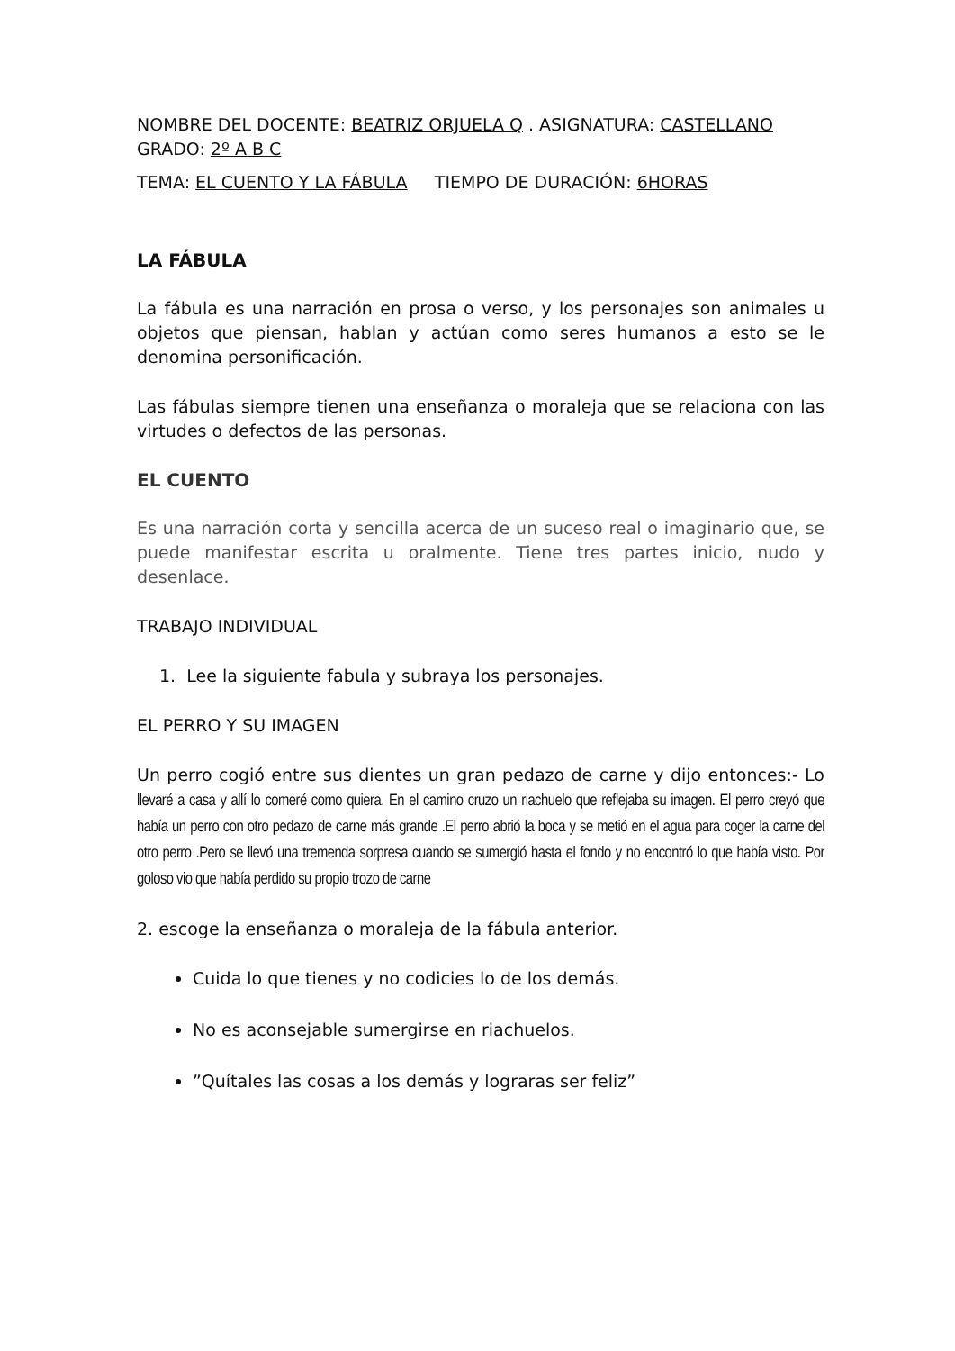NOMBRE DEL DOCENTE: BEATRIZ ORJUELA Q . ASIGNATURA: CASTELLANO GRADO: 2º A B C
TEMA: EL CUENTO Y LA FÁBULA TIEMPO DE DURACIÓN: 6HORAS
LA FÁBULA
La fábula es una narración en prosa o verso, y los personajes son animales u objetos que piensan, hablan y actúan como seres humanos a esto se le denomina personificación.
Las fábulas siempre tienen una enseñanza o moraleja que se relaciona con las virtudes o defectos de las personas.
EL CUENTO
Es una narración corta y sencilla acerca de un suceso real o imaginario que, se puede manifestar escrita u oralmente. Tiene tres partes inicio, nudo y desenlace.
TRABAJO INDIVIDUAL
1. Lee la siguiente fabula y subraya los personajes.
EL PERRO Y SU IMAGEN
Un perro cogió entre sus dientes un gran pedazo de carne y dijo entonces:- Lo llevaré a casa y allí lo comeré como quiera. En el camino cruzo un riachuelo que reflejaba su imagen. El perro creyó que había un perro con otro pedazo de carne más grande .El perro abrió la boca y se metió en el agua para coger la carne del otro perro .Pero se llevó una tremenda sorpresa cuando se sumergió hasta el fondo y no encontró lo que había visto. Por goloso vio que había perdido su propio trozo de carne
2. escoge la enseñanza o moraleja de la fábula anterior.
Cuida lo que tienes y no codicies lo de los demás.
No es aconsejable sumergirse en riachuelos.
”Quítales las cosas a los demás y lograras ser feliz”